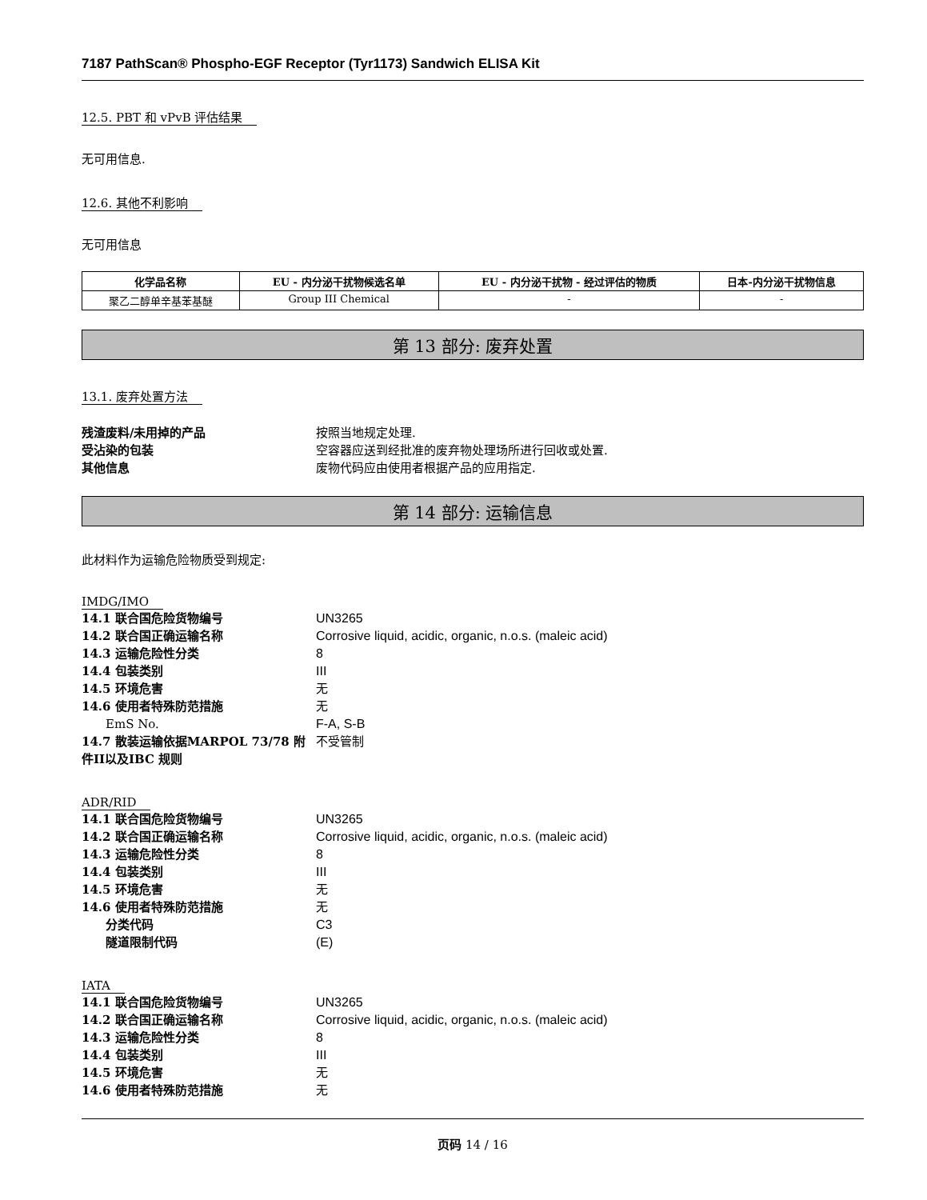7187 PathScan® Phospho-EGF Receptor (Tyr1173) Sandwich ELISA Kit
12.5. PBT 和 vPvB 评估结果
无可用信息.
12.6. 其他不利影响
无可用信息
| 化学品名称 | EU - 内分泌干扰物候选名单 | EU - 内分泌干扰物 - 经过评估的物质 | 日本-内分泌干扰物信息 |
| --- | --- | --- | --- |
| 聚乙二醇单辛基苯基醚 | Group III Chemical | - | - |
第 13 部分: 废弃处置
13.1. 废弃处置方法
残渣废料/未用掉的产品 按照当地规定处理. 受沾染的包装 空容器应送到经批准的废弃物处理场所进行回收或处置. 其他信息 废物代码应由使用者根据产品的应用指定.
第 14 部分: 运输信息
此材料作为运输危险物质受到规定:
IMDG/IMO
14.1 联合国危险货物编号 UN3265 14.2 联合国正确运输名称 Corrosive liquid, acidic, organic, n.o.s. (maleic acid) 14.3 运输危险性分类 8 14.4 包装类别 III 14.5 环境危害 无 14.6 使用者特殊防范措施 无 EmS No. F-A, S-B 14.7 散装运输依据MARPOL 73/78 附件II以及IBC 规则 不受管制
ADR/RID
14.1 联合国危险货物编号 UN3265 14.2 联合国正确运输名称 Corrosive liquid, acidic, organic, n.o.s. (maleic acid) 14.3 运输危险性分类 8 14.4 包装类别 III 14.5 环境危害 无 14.6 使用者特殊防范措施 无 分类代码 C3 隧道限制代码 (E)
IATA
14.1 联合国危险货物编号 UN3265 14.2 联合国正确运输名称 Corrosive liquid, acidic, organic, n.o.s. (maleic acid) 14.3 运输危险性分类 8 14.4 包装类别 III 14.5 环境危害 无 14.6 使用者特殊防范措施 无
页码 14 / 16